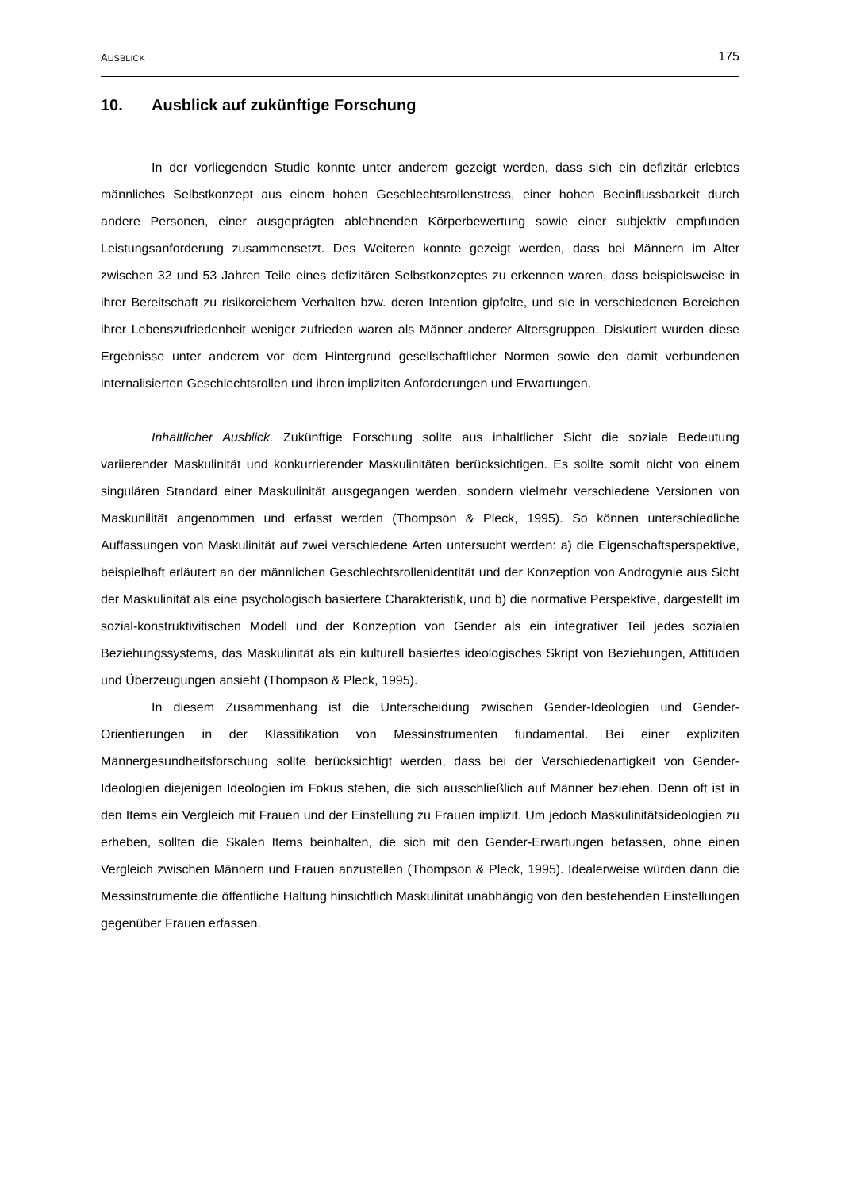AUSBLICK 175
10. Ausblick auf zukünftige Forschung
In der vorliegenden Studie konnte unter anderem gezeigt werden, dass sich ein defizitär erlebtes männliches Selbstkonzept aus einem hohen Geschlechtsrollenstress, einer hohen Beeinflussbarkeit durch andere Personen, einer ausgeprägten ablehnenden Körperbewertung sowie einer subjektiv empfunden Leistungsanforderung zusammensetzt. Des Weiteren konnte gezeigt werden, dass bei Männern im Alter zwischen 32 und 53 Jahren Teile eines defizitären Selbstkonzeptes zu erkennen waren, dass beispielsweise in ihrer Bereitschaft zu risikoreichem Verhalten bzw. deren Intention gipfelte, und sie in verschiedenen Bereichen ihrer Lebenszufriedenheit weniger zufrieden waren als Männer anderer Altersgruppen. Diskutiert wurden diese Ergebnisse unter anderem vor dem Hintergrund gesellschaftlicher Normen sowie den damit verbundenen internalisierten Geschlechtsrollen und ihren impliziten Anforderungen und Erwartungen.
Inhaltlicher Ausblick. Zukünftige Forschung sollte aus inhaltlicher Sicht die soziale Bedeutung variierender Maskulinität und konkurrierender Maskulinitäten berücksichtigen. Es sollte somit nicht von einem singulären Standard einer Maskulinität ausgegangen werden, sondern vielmehr verschiedene Versionen von Maskunilität angenommen und erfasst werden (Thompson & Pleck, 1995). So können unterschiedliche Auffassungen von Maskulinität auf zwei verschiedene Arten untersucht werden: a) die Eigenschaftsperspektive, beispielhaft erläutert an der männlichen Geschlechtsrollenidentität und der Konzeption von Androgynie aus Sicht der Maskulinität als eine psychologisch basiertere Charakteristik, und b) die normative Perspektive, dargestellt im sozial-konstruktivitischen Modell und der Konzeption von Gender als ein integrativer Teil jedes sozialen Beziehungssystems, das Maskulinität als ein kulturell basiertes ideologisches Skript von Beziehungen, Attitüden und Überzeugungen ansieht (Thompson & Pleck, 1995).
In diesem Zusammenhang ist die Unterscheidung zwischen Gender-Ideologien und Gender-Orientierungen in der Klassifikation von Messinstrumenten fundamental. Bei einer expliziten Männergesundheitsforschung sollte berücksichtigt werden, dass bei der Verschiedenartigkeit von Gender-Ideologien diejenigen Ideologien im Fokus stehen, die sich ausschließlich auf Männer beziehen. Denn oft ist in den Items ein Vergleich mit Frauen und der Einstellung zu Frauen implizit. Um jedoch Maskulinitätsideologien zu erheben, sollten die Skalen Items beinhalten, die sich mit den Gender-Erwartungen befassen, ohne einen Vergleich zwischen Männern und Frauen anzustellen (Thompson & Pleck, 1995). Idealerweise würden dann die Messinstrumente die öffentliche Haltung hinsichtlich Maskulinität unabhängig von den bestehenden Einstellungen gegenüber Frauen erfassen.